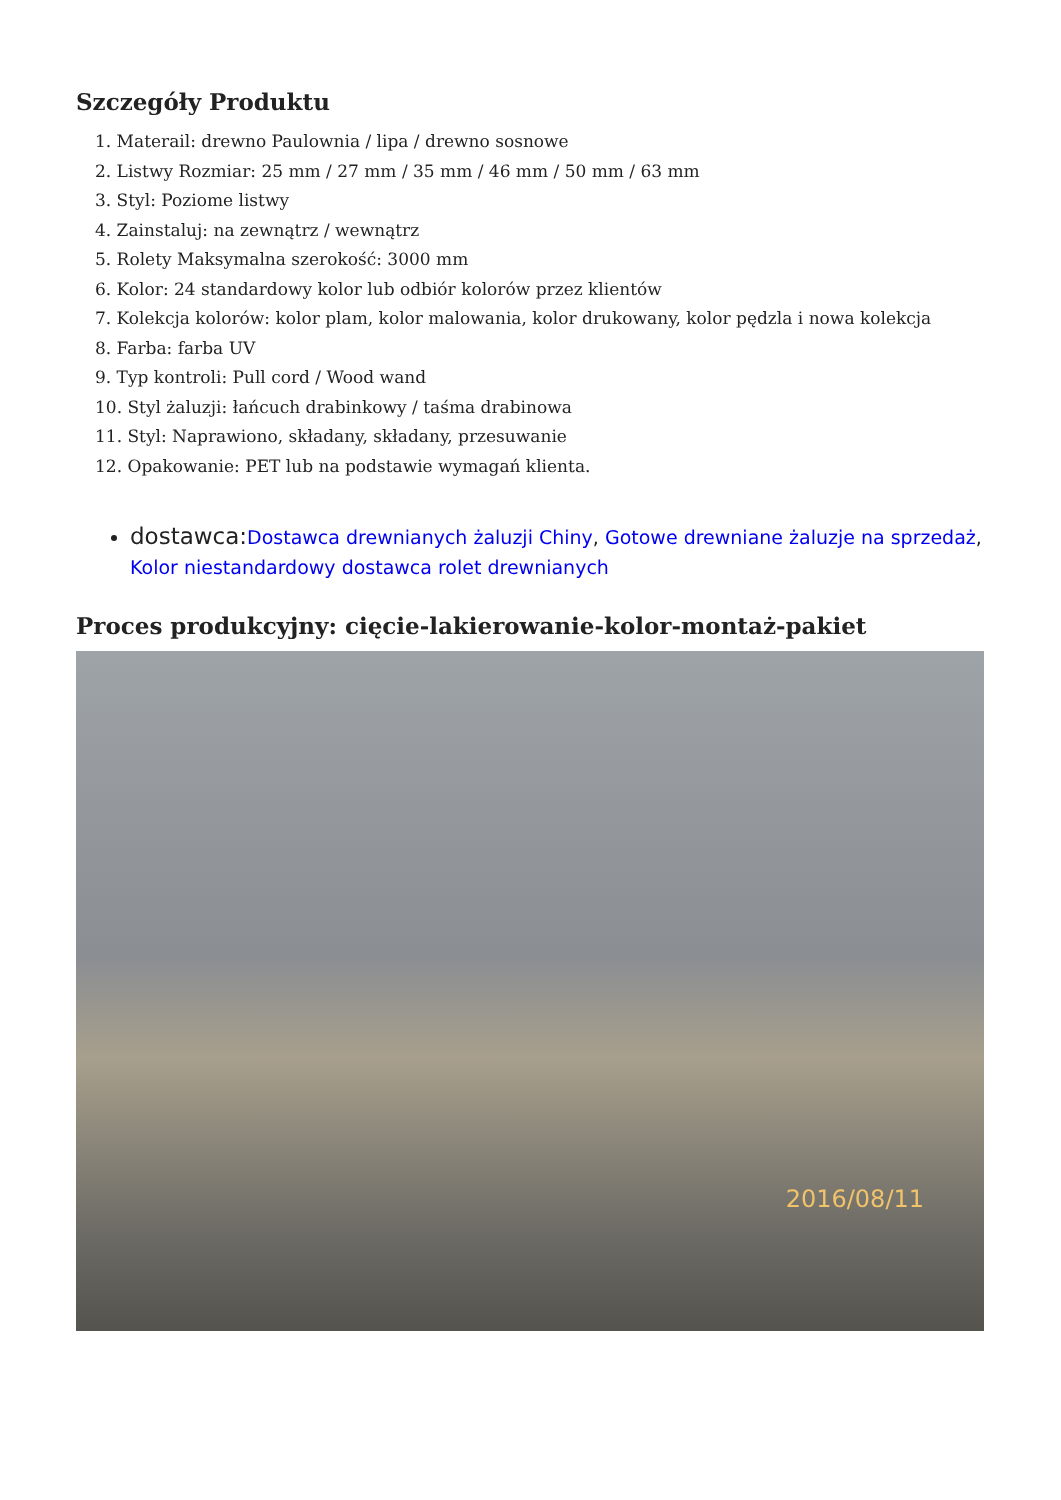Szczegóły Produktu
1. Materail: drewno Paulownia / lipa / drewno sosnowe
2. Listwy Rozmiar: 25 mm / 27 mm / 35 mm / 46 mm / 50 mm / 63 mm
3. Styl: Poziome listwy
4. Zainstaluj: na zewnątrz / wewnątrz
5. Rolety Maksymalna szerokość: 3000 mm
6. Kolor: 24 standardowy kolor lub odbiór kolorów przez klientów
7. Kolekcja kolorów: kolor plam, kolor malowania, kolor drukowany, kolor pędzla i nowa kolekcja
8. Farba: farba UV
9. Typ kontroli: Pull cord / Wood wand
10. Styl żaluzji: łańcuch drabinkowy / taśma drabinowa
11. Styl: Naprawiono, składany, składany, przesuwanie
12. Opakowanie: PET lub na podstawie wymagań klienta.
dostawca: Dostawca drewnianych żaluzji Chiny, Gotowe drewniane żaluzje na sprzedaż, Kolor niestandardowy dostawca rolet drewnianych
Proces produkcyjny: cięcie-lakierowanie-kolor-montaż-pakiet
2016/08/11